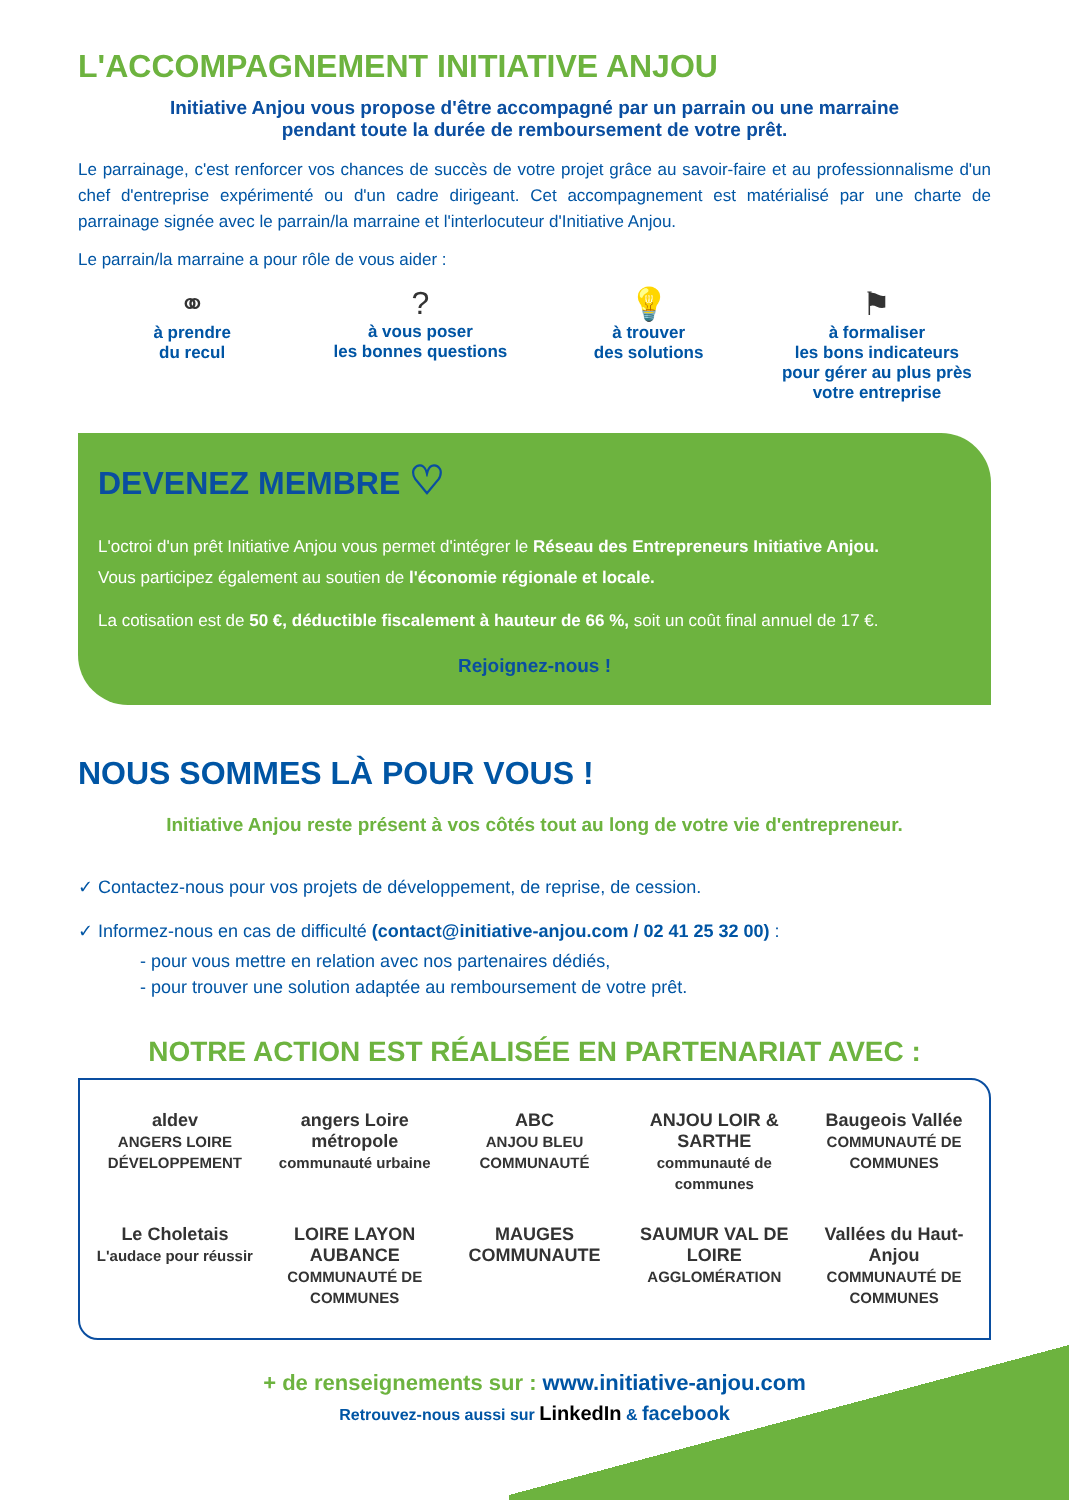L'ACCOMPAGNEMENT INITIATIVE ANJOU
Initiative Anjou vous propose d'être accompagné par un parrain ou une marraine
pendant toute la durée de remboursement de votre prêt.
Le parrainage, c'est renforcer vos chances de succès de votre projet grâce au savoir-faire et au professionnalisme d'un chef d'entreprise expérimenté ou d'un cadre dirigeant. Cet accompagnement est matérialisé par une charte de parrainage signée avec le parrain/la marraine et l'interlocuteur d'Initiative Anjou.
Le parrain/la marraine a pour rôle de vous aider :
⚭
à prendre
du recul
?
à vous poser
les bonnes questions
💡
à trouver
des solutions
⚑
à formaliser
les bons indicateurs
pour gérer au plus près
votre entreprise
DEVENEZ MEMBRE ♡
L'octroi d'un prêt Initiative Anjou vous permet d'intégrer le Réseau des Entrepreneurs Initiative Anjou.
Vous participez également au soutien de l'économie régionale et locale.
La cotisation est de 50 €, déductible fiscalement à hauteur de 66 %, soit un coût final annuel de 17 €.
Rejoignez-nous !
NOUS SOMMES LÀ POUR VOUS !
Initiative Anjou reste présent à vos côtés tout au long de votre vie d'entrepreneur.
✓ Contactez-nous pour vos projets de développement, de reprise, de cession.
✓ Informez-nous en cas de difficulté (contact@initiative-anjou.com / 02 41 25 32 00) :
- pour vous mettre en relation avec nos partenaires dédiés,
- pour trouver une solution adaptée au remboursement de votre prêt.
NOTRE ACTION EST RÉALISÉE EN PARTENARIAT AVEC :
aldev
ANGERS LOIRE DÉVELOPPEMENT
angers Loire métropole
communauté urbaine
ABC
ANJOU BLEU COMMUNAUTÉ
ANJOU LOIR & SARTHE
communauté de communes
Baugeois Vallée
COMMUNAUTÉ DE COMMUNES
Le Choletais
L'audace pour réussir
LOIRE LAYON AUBANCE
COMMUNAUTÉ DE COMMUNES
MAUGES COMMUNAUTE
SAUMUR VAL DE LOIRE
AGGLOMÉRATION
Vallées du Haut-Anjou
COMMUNAUTÉ DE COMMUNES
+ de renseignements sur : www.initiative-anjou.com
Retrouvez-nous aussi sur LinkedIn & facebook